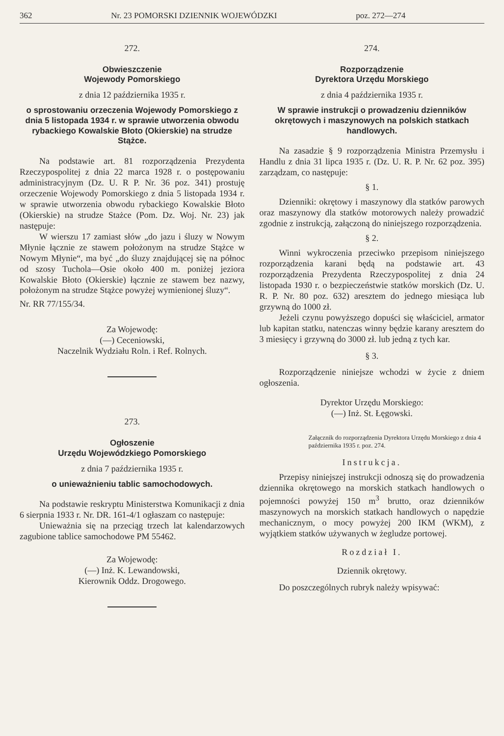362 Nr. 23 POMORSKI DZIENNIK WOJEWÓDZKI poz. 272—274
272.
Obwieszczenie
Wojewody Pomorskiego
z dnia 12 października 1935 r.
o sprostowaniu orzeczenia Wojewody Pomorskiego z dnia 5 listopada 1934 r. w sprawie utworzenia obwodu rybackiego Kowalskie Błoto (Okierskie) na strudze Stążce.
Na podstawie art. 81 rozporządzenia Prezydenta Rzeczypospolitej z dnia 22 marca 1928 r. o postępowaniu administracyjnym (Dz. U. R P. Nr. 36 poz. 341) prostuję orzeczenie Wojewody Pomorskiego z dnia 5 listopada 1934 r. w sprawie utworzenia obwodu rybackiego Kowalskie Błoto (Okierskie) na strudze Stażce (Pom. Dz. Woj. Nr. 23) jak następuje:
W wierszu 17 zamiast słów „do jazu i śluzy w Nowym Młynie łącznie ze stawem położonym na strudze Stążce w Nowym Młynie“, ma być „do śluzy znajdującej się na północ od szosy Tuchola—Osie około 400 m. poniżej jeziora Kowalskie Błoto (Okierskie) łącznie ze stawem bez nazwy, położonym na strudze Stążce powyżej wymienionej śluzy“.
Nr. RR 77/155/34.
Za Wojewodę:
(—) Ceceniowski,
Naczelnik Wydziału Roln. i Ref. Rolnych.
273.
Ogłoszenie
Urzędu Wojewódzkiego Pomorskiego
z dnia 7 października 1935 r.
o unieważnieniu tablic samochodowych.
Na podstawie reskryptu Ministerstwa Komunikacji z dnia 6 sierpnia 1933 r. Nr. DR. 161-4/1 ogłaszam co następuje:
Unieważnia się na przeciąg trzech lat kalendarzowych zagubione tablice samochodowe PM 55462.
Za Wojewodę:
(—) Inż. K. Lewandowski,
Kierownik Oddz. Drogowego.
274.
Rozporządzenie
Dyrektora Urzędu Morskiego
z dnia 4 października 1935 r.
W sprawie instrukcji o prowadzeniu dzienników okrętowych i maszynowych na polskich statkach handlowych.
Na zasadzie § 9 rozporządzenia Ministra Przemysłu i Handlu z dnia 31 lipca 1935 r. (Dz. U. R. P. Nr. 62 poz. 395) zarządzam, co następuje:
§ 1.
Dzienniki: okrętowy i maszynowy dla statków parowych oraz maszynowy dla statków motorowych należy prowadzić zgodnie z instrukcją, załączoną do niniejszego rozporządzenia.
§ 2.
Winni wykroczenia przeciwko przepisom niniejszego rozporządzenia karani będą na podstawie art. 43 rozporządzenia Prezydenta Rzeczypospolitej z dnia 24 listopada 1930 r. o bezpieczeństwie statków morskich (Dz. U. R. P. Nr. 80 poz. 632) aresztem do jednego miesiąca lub grzywną do 1000 zł.
Jeżeli czynu powyższego dopuści się właściciel, armator lub kapitan statku, natenczas winny będzie karany aresztem do 3 miesięcy i grzywną do 3000 zł. lub jedną z tych kar.
§ 3.
Rozporządzenie niniejsze wchodzi w życie z dniem ogłoszenia.
Dyrektor Urzędu Morskiego:
(—) Inż. St. Łęgowski.
Załącznik do rozporządzenia Dyrektora Urzędu Morskiego z dnia 4 października 1935 r. poz. 274.
Instrukcja.
Przepisy niniejszej instrukcji odnoszą się do prowadzenia dziennika okrętowego na morskich statkach handlowych o pojemności powyżej 150 m<sup>3</sup> brutto, oraz dzienników maszynowych na morskich statkach handlowych o napędzie mechanicznym, o mocy powyżej 200 IKM (WKM), z wyjątkiem statków używanych w żegludze portowej.
Rozdział I.
Dziennik okrętowy.
Do poszczególnych rubryk należy wpisywać: